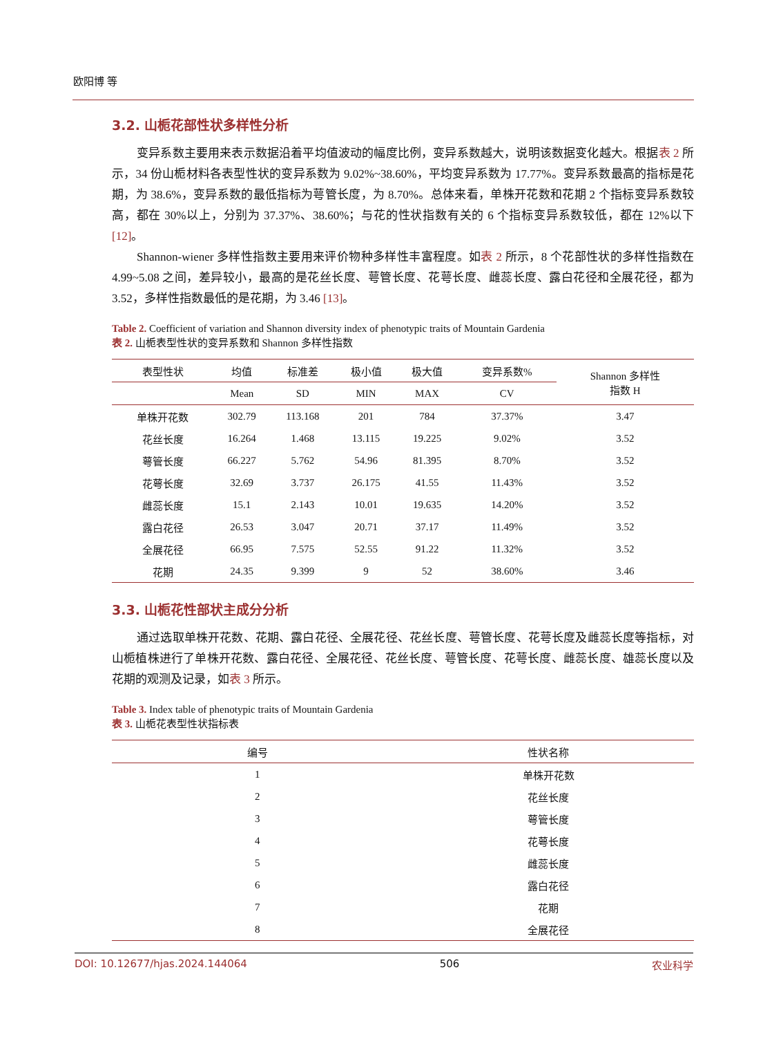欧阳博 等
3.2. 山栀花部性状多样性分析
变异系数主要用来表示数据沿着平均值波动的幅度比例，变异系数越大，说明该数据变化越大。根据表 2 所示，34 份山栀材料各表型性状的变异系数为 9.02%~38.60%，平均变异系数为 17.77%。变异系数最高的指标是花期，为 38.6%，变异系数的最低指标为萼管长度，为 8.70%。总体来看，单株开花数和花期 2 个指标变异系数较高，都在 30%以上，分别为 37.37%、38.60%；与花的性状指数有关的 6 个指标变异系数较低，都在 12%以下[12]。
Shannon-wiener 多样性指数主要用来评价物种多样性丰富程度。如表 2 所示，8 个花部性状的多样性指数在 4.99~5.08 之间，差异较小，最高的是花丝长度、萼管长度、花萼长度、雌蕊长度、露白花径和全展花径，都为 3.52，多样性指数最低的是花期，为 3.46 [13]。
Table 2. Coefficient of variation and Shannon diversity index of phenotypic traits of Mountain Gardenia
表 2. 山栀表型性状的变异系数和 Shannon 多样性指数
| 表型性状 | 均值 | 标准差 | 极小值 | 极大值 | 变异系数% | Shannon 多样性 指数 H |
| --- | --- | --- | --- | --- | --- | --- |
| | Mean | SD | MIN | MAX | CV | |
| 单株开花数 | 302.79 | 113.168 | 201 | 784 | 37.37% | 3.47 |
| 花丝长度 | 16.264 | 1.468 | 13.115 | 19.225 | 9.02% | 3.52 |
| 萼管长度 | 66.227 | 5.762 | 54.96 | 81.395 | 8.70% | 3.52 |
| 花萼长度 | 32.69 | 3.737 | 26.175 | 41.55 | 11.43% | 3.52 |
| 雌蕊长度 | 15.1 | 2.143 | 10.01 | 19.635 | 14.20% | 3.52 |
| 露白花径 | 26.53 | 3.047 | 20.71 | 37.17 | 11.49% | 3.52 |
| 全展花径 | 66.95 | 7.575 | 52.55 | 91.22 | 11.32% | 3.52 |
| 花期 | 24.35 | 9.399 | 9 | 52 | 38.60% | 3.46 |
3.3. 山栀花性部状主成分分析
通过选取单株开花数、花期、露白花径、全展花径、花丝长度、萼管长度、花萼长度及雌蕊长度等指标，对山栀植株进行了单株开花数、露白花径、全展花径、花丝长度、萼管长度、花萼长度、雌蕊长度、雄蕊长度以及花期的观测及记录，如表 3 所示。
Table 3. Index table of phenotypic traits of Mountain Gardenia
表 3. 山栀花表型性状指标表
| 编号 | 性状名称 |
| --- | --- |
| 1 | 单株开花数 |
| 2 | 花丝长度 |
| 3 | 萼管长度 |
| 4 | 花萼长度 |
| 5 | 雌蕊长度 |
| 6 | 露白花径 |
| 7 | 花期 |
| 8 | 全展花径 |
DOI: 10.12677/hjas.2024.144064 506 农业科学